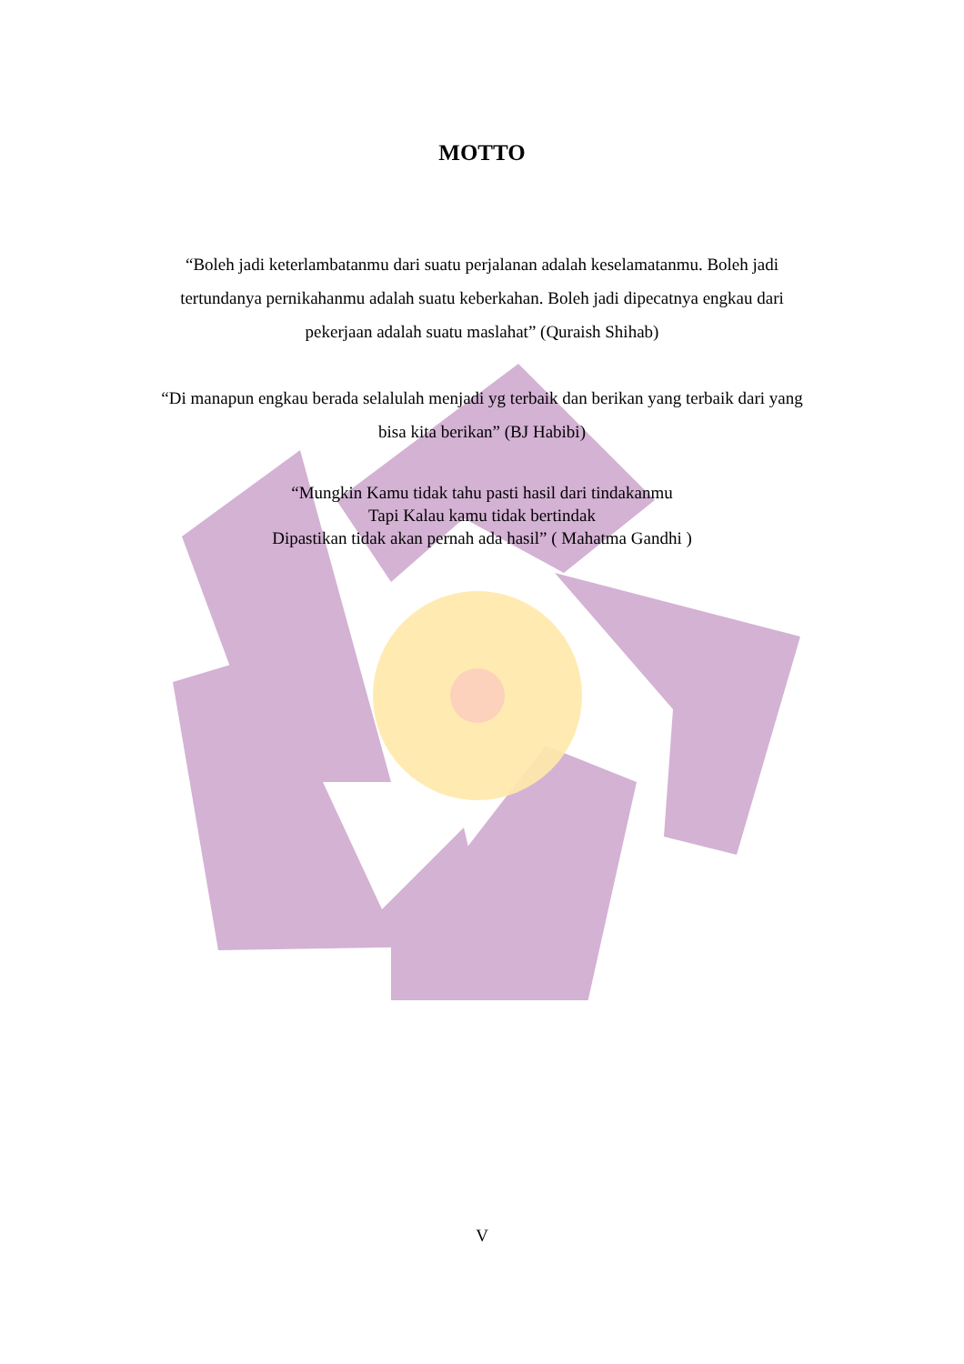MOTTO
“Boleh jadi keterlambatanmu dari suatu perjalanan adalah keselamatanmu. Boleh jadi tertundanya pernikahanmu adalah suatu keberkahan. Boleh jadi dipecatnya engkau dari pekerjaan adalah suatu maslahat” (Quraish Shihab)
“Di manapun engkau berada selalulah menjadi yg terbaik dan berikan yang terbaik dari yang bisa kita berikan” (BJ Habibi)
“Mungkin Kamu tidak tahu pasti hasil dari tindakanmu
Tapi Kalau kamu tidak bertindak
Dipastikan tidak akan pernah ada hasil” ( Mahatma Gandhi )
V